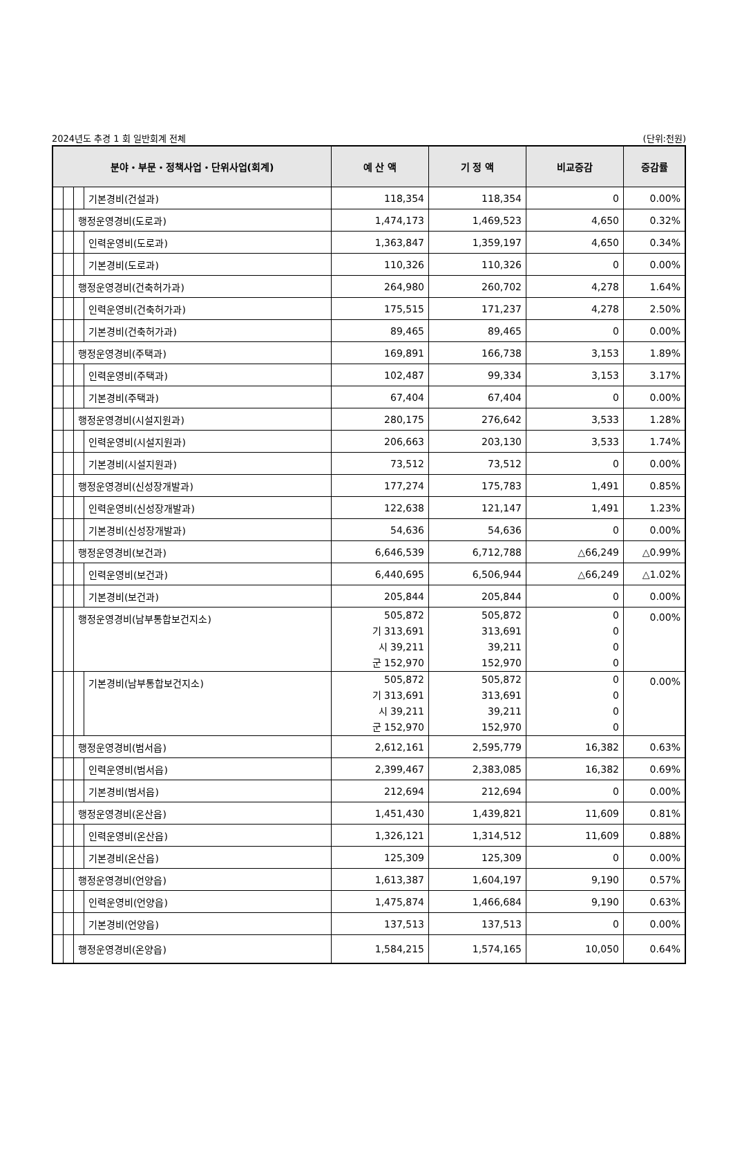2024년도 추경 1 회 일반회계 전체 (단위:천원)
| 분야・부문・정책사업・단위사업(회계) | | | | 예 산 액 | 기 정 액 | 비교증감 | 증감률 |
| --- | --- | --- | --- | --- | --- | --- | --- |
| | | | 기본경비(건설과) | 118,354 | 118,354 | 0 | 0.00% |
| | | 행정운영경비(도로과) | | 1,474,173 | 1,469,523 | 4,650 | 0.32% |
| | | | 인력운영비(도로과) | 1,363,847 | 1,359,197 | 4,650 | 0.34% |
| | | | 기본경비(도로과) | 110,326 | 110,326 | 0 | 0.00% |
| | | 행정운영경비(건축허가과) | | 264,980 | 260,702 | 4,278 | 1.64% |
| | | | 인력운영비(건축허가과) | 175,515 | 171,237 | 4,278 | 2.50% |
| | | | 기본경비(건축허가과) | 89,465 | 89,465 | 0 | 0.00% |
| | | 행정운영경비(주택과) | | 169,891 | 166,738 | 3,153 | 1.89% |
| | | | 인력운영비(주택과) | 102,487 | 99,334 | 3,153 | 3.17% |
| | | | 기본경비(주택과) | 67,404 | 67,404 | 0 | 0.00% |
| | | 행정운영경비(시설지원과) | | 280,175 | 276,642 | 3,533 | 1.28% |
| | | | 인력운영비(시설지원과) | 206,663 | 203,130 | 3,533 | 1.74% |
| | | | 기본경비(시설지원과) | 73,512 | 73,512 | 0 | 0.00% |
| | | 행정운영경비(신성장개발과) | | 177,274 | 175,783 | 1,491 | 0.85% |
| | | | 인력운영비(신성장개발과) | 122,638 | 121,147 | 1,491 | 1.23% |
| | | | 기본경비(신성장개발과) | 54,636 | 54,636 | 0 | 0.00% |
| | | 행정운영경비(보건과) | | 6,646,539 | 6,712,788 | △66,249 | △0.99% |
| | | | 인력운영비(보건과) | 6,440,695 | 6,506,944 | △66,249 | △1.02% |
| | | | 기본경비(보건과) | 205,844 | 205,844 | 0 | 0.00% |
| | | 행정운영경비(남부통합보건지소) | | 505,872 기 313,691 시 39,211 군 152,970 | 505,872 313,691 39,211 152,970 | 0 0 0 0 | 0.00% |
| | | | 기본경비(남부통합보건지소) | 505,872 기 313,691 시 39,211 군 152,970 | 505,872 313,691 39,211 152,970 | 0 0 0 0 | 0.00% |
| | | 행정운영경비(범서읍) | | 2,612,161 | 2,595,779 | 16,382 | 0.63% |
| | | | 인력운영비(범서읍) | 2,399,467 | 2,383,085 | 16,382 | 0.69% |
| | | | 기본경비(범서읍) | 212,694 | 212,694 | 0 | 0.00% |
| | | 행정운영경비(온산읍) | | 1,451,430 | 1,439,821 | 11,609 | 0.81% |
| | | | 인력운영비(온산읍) | 1,326,121 | 1,314,512 | 11,609 | 0.88% |
| | | | 기본경비(온산읍) | 125,309 | 125,309 | 0 | 0.00% |
| | | 행정운영경비(언양읍) | | 1,613,387 | 1,604,197 | 9,190 | 0.57% |
| | | | 인력운영비(언양읍) | 1,475,874 | 1,466,684 | 9,190 | 0.63% |
| | | | 기본경비(언양읍) | 137,513 | 137,513 | 0 | 0.00% |
| | | 행정운영경비(온양읍) | | 1,584,215 | 1,574,165 | 10,050 | 0.64% |